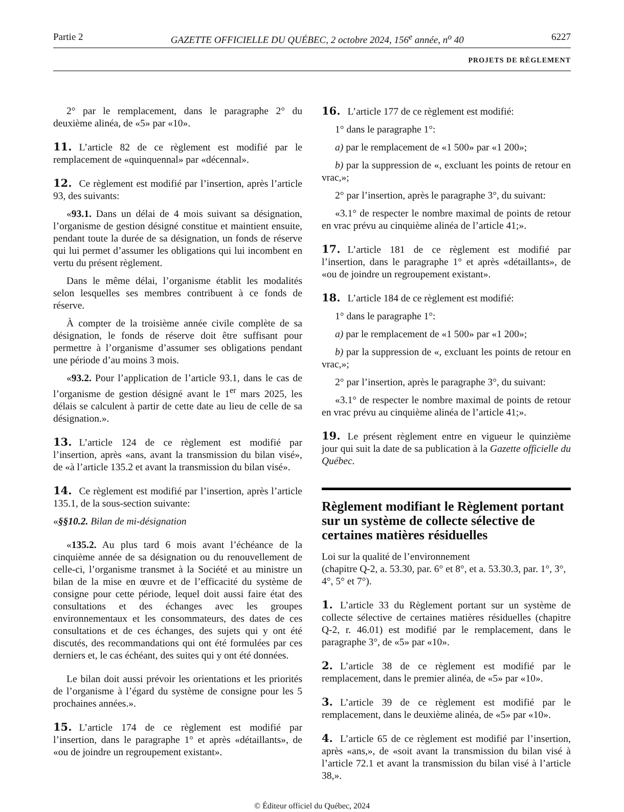Partie 2 GAZETTE OFFICIELLE DU QUÉBEC, 2 octobre 2024, 156<sup>e</sup> année, n<sup>o</sup> 40 6227
PROJETS DE RÈGLEMENT
2° par le remplacement, dans le paragraphe 2° du deuxième alinéa, de «5» par «10».
11. L’article 82 de ce règlement est modifié par le remplacement de «quinquennal» par «décennal».
12. Ce règlement est modifié par l’insertion, après l’article 93, des suivants:
«93.1. Dans un délai de 4 mois suivant sa désignation, l’organisme de gestion désigné constitue et maintient ensuite, pendant toute la durée de sa désignation, un fonds de réserve qui lui permet d’assumer les obligations qui lui incombent en vertu du présent règlement.
Dans le même délai, l’organisme établit les modalités selon lesquelles ses membres contribuent à ce fonds de réserve.
À compter de la troisième année civile complète de sa désignation, le fonds de réserve doit être suffisant pour permettre à l’organisme d’assumer ses obligations pendant une période d’au moins 3 mois.
«93.2. Pour l’application de l’article 93.1, dans le cas de l’organisme de gestion désigné avant le 1<sup>er</sup> mars 2025, les délais se calculent à partir de cette date au lieu de celle de sa désignation.».
13. L’article 124 de ce règlement est modifié par l’insertion, après «ans, avant la transmission du bilan visé», de «à l’article 135.2 et avant la transmission du bilan visé».
14. Ce règlement est modifié par l’insertion, après l’article 135.1, de la sous-section suivante:
«§§10.2. Bilan de mi-désignation
«135.2. Au plus tard 6 mois avant l’échéance de la cinquième année de sa désignation ou du renouvellement de celle-ci, l’organisme transmet à la Société et au ministre un bilan de la mise en œuvre et de l’efficacité du système de consigne pour cette période, lequel doit aussi faire état des consultations et des échanges avec les groupes environnementaux et les consommateurs, des dates de ces consultations et de ces échanges, des sujets qui y ont été discutés, des recommandations qui ont été formulées par ces derniers et, le cas échéant, des suites qui y ont été données.
Le bilan doit aussi prévoir les orientations et les priorités de l’organisme à l’égard du système de consigne pour les 5 prochaines années.».
15. L’article 174 de ce règlement est modifié par l’insertion, dans le paragraphe 1° et après «détaillants», de «ou de joindre un regroupement existant».
16. L’article 177 de ce règlement est modifié:
1° dans le paragraphe 1°:
a) par le remplacement de «1 500» par «1 200»;
b) par la suppression de «, excluant les points de retour en vrac,»;
2° par l’insertion, après le paragraphe 3°, du suivant:
«3.1° de respecter le nombre maximal de points de retour en vrac prévu au cinquième alinéa de l’article 41;».
17. L’article 181 de ce règlement est modifié par l’insertion, dans le paragraphe 1° et après «détaillants», de «ou de joindre un regroupement existant».
18. L’article 184 de ce règlement est modifié:
1° dans le paragraphe 1°:
a) par le remplacement de «1 500» par «1 200»;
b) par la suppression de «, excluant les points de retour en vrac,»;
2° par l’insertion, après le paragraphe 3°, du suivant:
«3.1° de respecter le nombre maximal de points de retour en vrac prévu au cinquième alinéa de l’article 41;».
19. Le présent règlement entre en vigueur le quinzième jour qui suit la date de sa publication à la Gazette officielle du Québec.
Règlement modifiant le Règlement portant sur un système de collecte sélective de certaines matières résiduelles
Loi sur la qualité de l’environnement
(chapitre Q-2, a. 53.30, par. 6° et 8°, et a. 53.30.3, par. 1°, 3°, 4°, 5° et 7°).
1. L’article 33 du Règlement portant sur un système de collecte sélective de certaines matières résiduelles (chapitre Q-2, r. 46.01) est modifié par le remplacement, dans le paragraphe 3°, de «5» par «10».
2. L’article 38 de ce règlement est modifié par le remplacement, dans le premier alinéa, de «5» par «10».
3. L’article 39 de ce règlement est modifié par le remplacement, dans le deuxième alinéa, de «5» par «10».
4. L’article 65 de ce règlement est modifié par l’insertion, après «ans,», de «soit avant la transmission du bilan visé à l’article 72.1 et avant la transmission du bilan visé à l’article 38,».
© Éditeur officiel du Québec, 2024